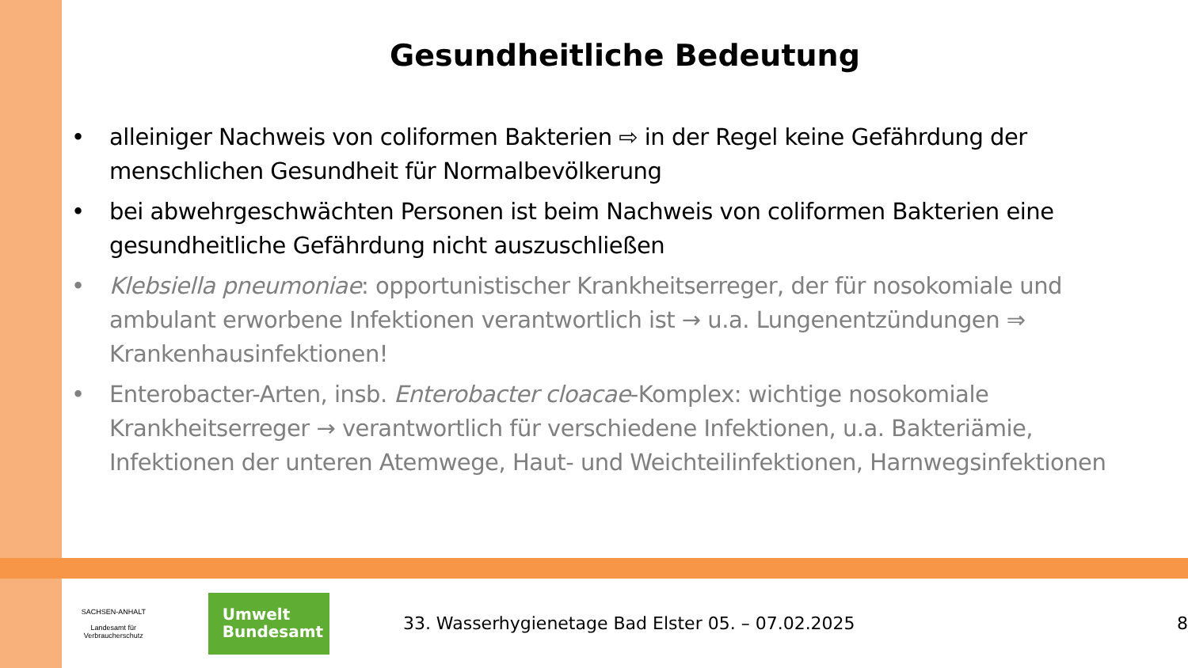Gesundheitliche Bedeutung
• alleiniger Nachweis von coliformen Bakterien ⇨ in der Regel keine Gefährdung der menschlichen Gesundheit für Normalbevölkerung
• bei abwehrgeschwächten Personen ist beim Nachweis von coliformen Bakterien eine gesundheitliche Gefährdung nicht auszuschließen
• Klebsiella pneumoniae: opportunistischer Krankheitserreger, der für nosokomiale und ambulant erworbene Infektionen verantwortlich ist → u.a. Lungenentzündungen ⇒ Krankenhausinfektionen!
• Enterobacter-Arten, insb. Enterobacter cloacae-Komplex: wichtige nosokomiale Krankheitserreger → verantwortlich für verschiedene Infektionen, u.a. Bakteriämie, Infektionen der unteren Atemwege, Haut- und Weichteilinfektionen, Harnwegsinfektionen
SACHSEN-ANHALT
Landesamt für Verbraucherschutz
Umwelt
Bundesamt
33. Wasserhygienetage Bad Elster 05. – 07.02.2025
8